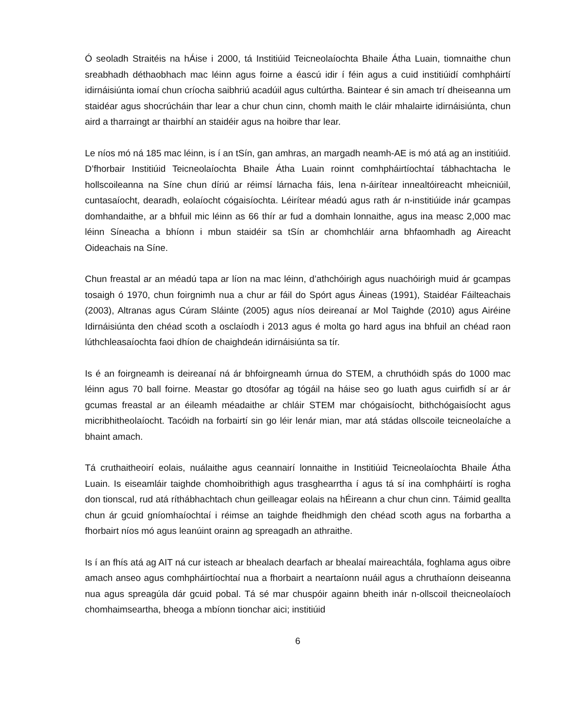Ó seoladh Straitéis na hÁise i 2000, tá Institiúid Teicneolaíochta Bhaile Átha Luain, tiomnaithe chun sreabhadh déthaobhach mac léinn agus foirne a éascú idir í féin agus a cuid institiúidí comhpháirtí idirnáisiúnta iomaí chun críocha saibhriú acadúil agus cultúrtha. Baintear é sin amach trí dheiseanna um staidéar agus shocrúcháin thar lear a chur chun cinn, chomh maith le cláir mhalairte idirnáisiúnta, chun aird a tharraingt ar thairbhí an staidéir agus na hoibre thar lear.
Le níos mó ná 185 mac léinn, is í an tSín, gan amhras, an margadh neamh-AE is mó atá ag an institiúid. D’fhorbair Institiúid Teicneolaíochta Bhaile Átha Luain roinnt comhpháirtíochtaí tábhachtacha le hollscoileanna na Síne chun díriú ar réimsí lárnacha fáis, lena n-áirítear innealtóireacht mheicniúil, cuntasaíocht, dearadh, eolaíocht cógaisíochta. Léirítear méadú agus rath ár n-institiúide inár gcampas domhandaithe, ar a bhfuil mic léinn as 66 thír ar fud a domhain lonnaithe, agus ina measc 2,000 mac léinn Síneacha a bhíonn i mbun staidéir sa tSín ar chomhchláir arna bhfaomhadh ag Aireacht Oideachais na Síne.
Chun freastal ar an méadú tapa ar líon na mac léinn, d’athchóirigh agus nuachóirigh muid ár gcampas tosaigh ó 1970, chun foirgnimh nua a chur ar fáil do Spórt agus Áineas (1991), Staidéar Fáilteachais (2003), Altranas agus Cúram Sláinte (2005) agus níos deireanaí ar Mol Taighde (2010) agus Airéine Idirnáisiúnta den chéad scoth a osclaíodh i 2013 agus é molta go hard agus ina bhfuil an chéad raon lúthchleasaíochta faoi dhíon de chaighdeán idirnáisiúnta sa tír.
Is é an foirgneamh is deireanaí ná ár bhfoirgneamh úrnua do STEM, a chruthóidh spás do 1000 mac léinn agus 70 ball foirne. Meastar go dtosófar ag tógáil na háise seo go luath agus cuirfidh sí ar ár gcumas freastal ar an éileamh méadaithe ar chláir STEM mar chógaisíocht, bithchógaisíocht agus micribhitheolaíocht. Tacóidh na forbairtí sin go léir lenár mian, mar atá stádas ollscoile teicneolaíche a bhaint amach.
Tá cruthaitheoirí eolais, nuálaithe agus ceannairí lonnaithe in Institiúid Teicneolaíochta Bhaile Átha Luain. Is eiseamláir taighde chomhoibrithigh agus trasghearrtha í agus tá sí ina comhpháirtí is rogha don tionscal, rud atá ríthábhachtach chun geilleagar eolais na hÉireann a chur chun cinn. Táimid geallta chun ár gcuid gníomhaíochtaí i réimse an taighde fheidhmigh den chéad scoth agus na forbartha a fhorbairt níos mó agus leanúint orainn ag spreagadh an athraithe.
Is í an fhís atá ag AIT ná cur isteach ar bhealach dearfach ar bhealaí maireachtála, foghlama agus oibre amach anseo agus comhpháirtíochtaí nua a fhorbairt a neartaíonn nuáil agus a chruthaíonn deiseanna nua agus spreagúla dár gcuid pobal. Tá sé mar chuspóir againn bheith inár n-ollscoil theicneolaíoch chomhaimseartha, bheoga a mbíonn tionchar aici; institiúid
6